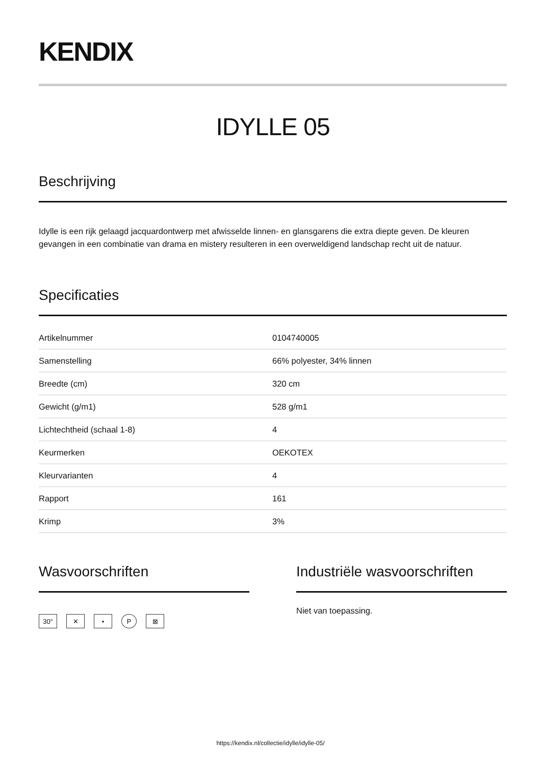KENDIX
IDYLLE 05
Beschrijving
Idylle is een rijk gelaagd jacquardontwerp met afwisselde linnen- en glansgarens die extra diepte geven. De kleuren gevangen in een combinatie van drama en mistery resulteren in een overweldigend landschap recht uit de natuur.
Specificaties
| Artikelnummer | 0104740005 |
| Samenstelling | 66% polyester, 34% linnen |
| Breedte (cm) | 320 cm |
| Gewicht (g/m1) | 528 g/m1 |
| Lichtechtheid (schaal 1-8) | 4 |
| Keurmerken | OEKOTEX |
| Kleurvarianten | 4 |
| Rapport | 161 |
| Krimp | 3% |
Wasvoorschriften
30° ✕ • P ⊠
Industriële wasvoorschriften
Niet van toepassing.
https://kendix.nl/collectie/idylle/idylle-05/